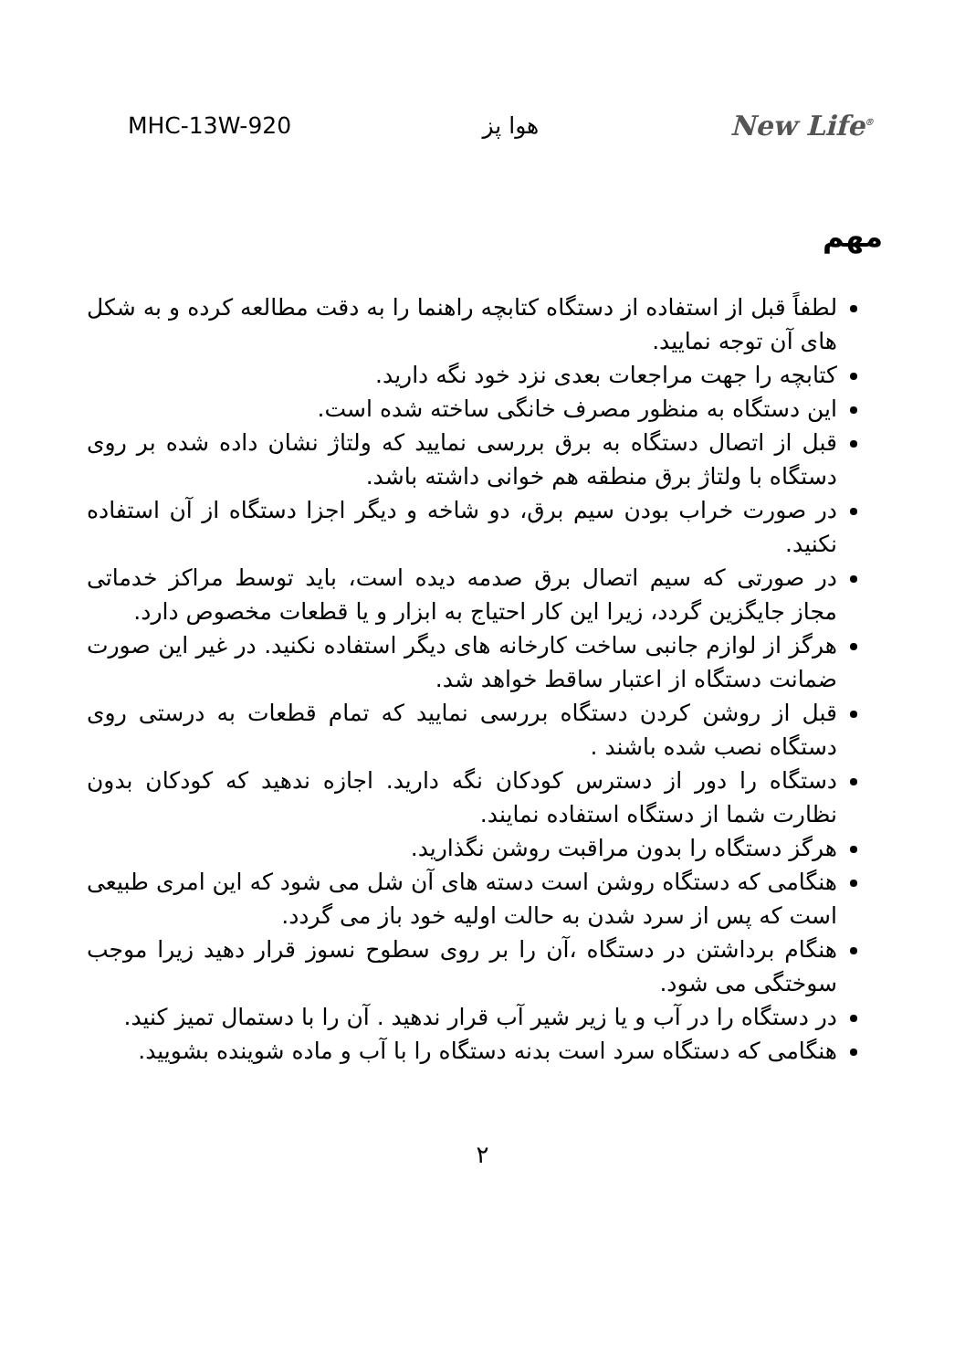MHC-13W-920 هوا پز New Life<sup>®</sup>
مهم
لطفاً قبل از استفاده از دستگاه کتابچه راهنما را به دقت مطالعه کرده و به شکل های آن توجه نمایید.
کتابچه را جهت مراجعات بعدی نزد خود نگه دارید.
این دستگاه به منظور مصرف خانگی ساخته شده است.
قبل از اتصال دستگاه به برق بررسی نمایید که ولتاژ نشان داده شده بر روی دستگاه با ولتاژ برق منطقه هم خوانی داشته باشد.
در صورت خراب بودن سیم برق، دو شاخه و دیگر اجزا دستگاه از آن استفاده نکنید.
در صورتی که سیم اتصال برق صدمه دیده است، باید توسط مراکز خدماتی مجاز جایگزین گردد، زیرا این کار احتیاج به ابزار و یا قطعات مخصوص دارد.
هرگز از لوازم جانبی ساخت کارخانه های دیگر استفاده نکنید. در غیر این صورت ضمانت دستگاه از اعتبار ساقط خواهد شد.
قبل از روشن کردن دستگاه بررسی نمایید که تمام قطعات به درستی روی دستگاه نصب شده باشند .
دستگاه را دور از دسترس کودکان نگه دارید. اجازه ندهید که کودکان بدون نظارت شما از دستگاه استفاده نمایند.
هرگز دستگاه را بدون مراقبت روشن نگذارید.
هنگامی که دستگاه روشن است دسته های آن شل می شود که این امری طبیعی است که پس از سرد شدن به حالت اولیه خود باز می گردد.
هنگام برداشتن در دستگاه ،آن را بر روی سطوح نسوز قرار دهید زیرا موجب سوختگی می شود.
در دستگاه را در آب و یا زیر شیر آب قرار ندهید . آن را با دستمال تمیز کنید.
هنگامی که دستگاه سرد است بدنه دستگاه را با آب و ماده شوینده بشویید.
۲